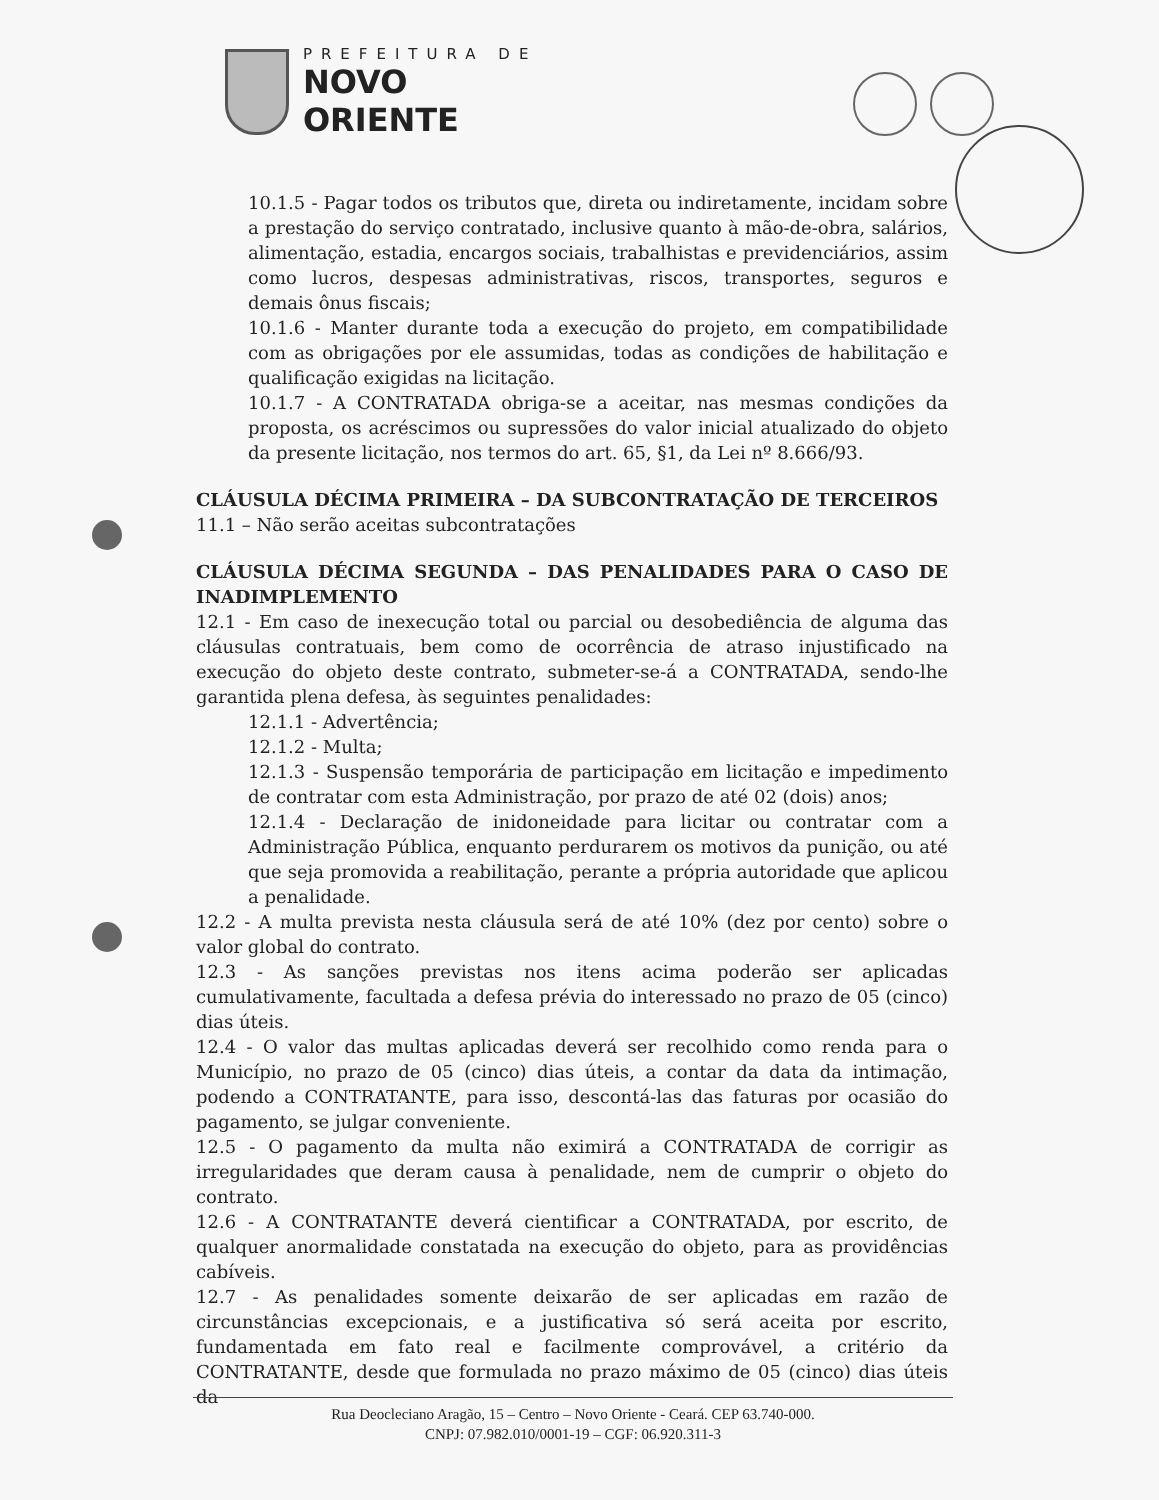PREFEITURA DE
NOVO ORIENTE
10.1.5 - Pagar todos os tributos que, direta ou indiretamente, incidam sobre a prestação do serviço contratado, inclusive quanto à mão-de-obra, salários, alimentação, estadia, encargos sociais, trabalhistas e previdenciários, assim como lucros, despesas administrativas, riscos, transportes, seguros e demais ônus fiscais;
10.1.6 - Manter durante toda a execução do projeto, em compatibilidade com as obrigações por ele assumidas, todas as condições de habilitação e qualificação exigidas na licitação.
10.1.7 - A CONTRATADA obriga-se a aceitar, nas mesmas condições da proposta, os acréscimos ou supressões do valor inicial atualizado do objeto da presente licitação, nos termos do art. 65, §1, da Lei nº 8.666/93.
CLÁUSULA DÉCIMA PRIMEIRA – DA SUBCONTRATAÇÃO DE TERCEIROS
11.1 – Não serão aceitas subcontratações
CLÁUSULA DÉCIMA SEGUNDA – DAS PENALIDADES PARA O CASO DE INADIMPLEMENTO
12.1 - Em caso de inexecução total ou parcial ou desobediência de alguma das cláusulas contratuais, bem como de ocorrência de atraso injustificado na execução do objeto deste contrato, submeter-se-á a CONTRATADA, sendo-lhe garantida plena defesa, às seguintes penalidades:
12.1.1 - Advertência;
12.1.2 - Multa;
12.1.3 - Suspensão temporária de participação em licitação e impedimento de contratar com esta Administração, por prazo de até 02 (dois) anos;
12.1.4 - Declaração de inidoneidade para licitar ou contratar com a Administração Pública, enquanto perdurarem os motivos da punição, ou até que seja promovida a reabilitação, perante a própria autoridade que aplicou a penalidade.
12.2 - A multa prevista nesta cláusula será de até 10% (dez por cento) sobre o valor global do contrato.
12.3 - As sanções previstas nos itens acima poderão ser aplicadas cumulativamente, facultada a defesa prévia do interessado no prazo de 05 (cinco) dias úteis.
12.4 - O valor das multas aplicadas deverá ser recolhido como renda para o Município, no prazo de 05 (cinco) dias úteis, a contar da data da intimação, podendo a CONTRATANTE, para isso, descontá-las das faturas por ocasião do pagamento, se julgar conveniente.
12.5 - O pagamento da multa não eximirá a CONTRATADA de corrigir as irregularidades que deram causa à penalidade, nem de cumprir o objeto do contrato.
12.6 - A CONTRATANTE deverá cientificar a CONTRATADA, por escrito, de qualquer anormalidade constatada na execução do objeto, para as providências cabíveis.
12.7 - As penalidades somente deixarão de ser aplicadas em razão de circunstâncias excepcionais, e a justificativa só será aceita por escrito, fundamentada em fato real e facilmente comprovável, a critério da CONTRATANTE, desde que formulada no prazo máximo de 05 (cinco) dias úteis da
Rua Deocleciano Aragão, 15 – Centro – Novo Oriente - Ceará. CEP 63.740-000.
CNPJ: 07.982.010/0001-19 – CGF: 06.920.311-3